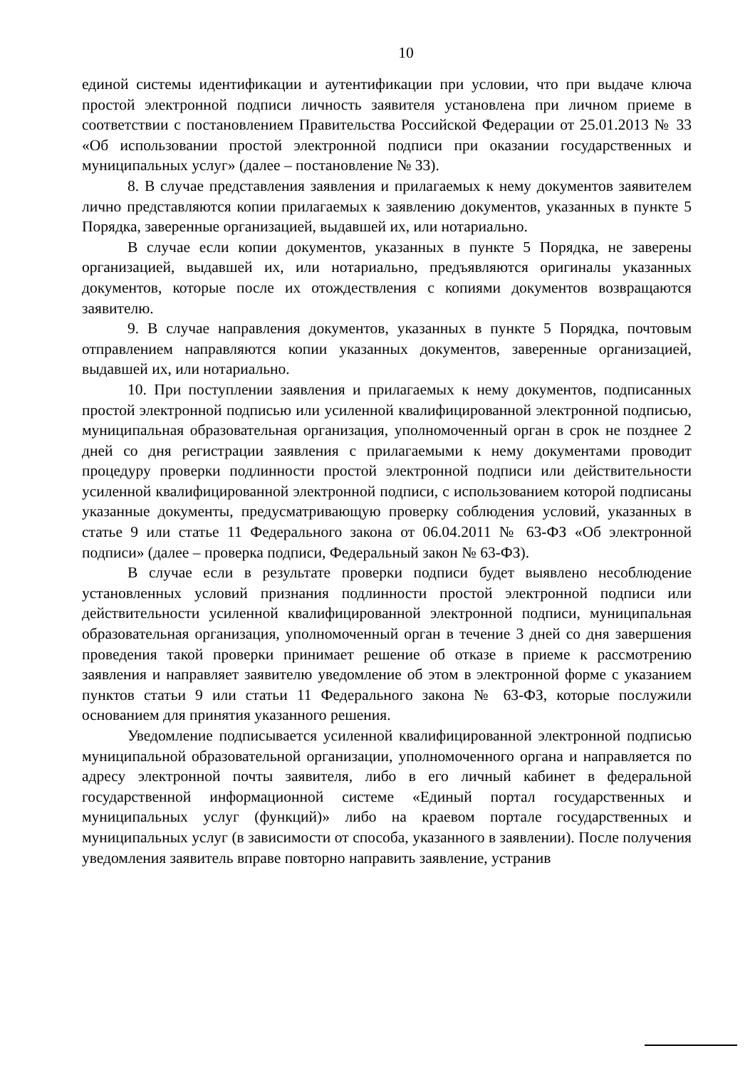10
единой системы идентификации и аутентификации при условии, что при выдаче ключа простой электронной подписи личность заявителя установлена при личном приеме в соответствии с постановлением Правительства Российской Федерации от 25.01.2013 № 33 «Об использовании простой электронной подписи при оказании государственных и муниципальных услуг» (далее – постановление № 33).
8. В случае представления заявления и прилагаемых к нему документов заявителем лично представляются копии прилагаемых к заявлению документов, указанных в пункте 5 Порядка, заверенные организацией, выдавшей их, или нотариально.
В случае если копии документов, указанных в пункте 5 Порядка, не заверены организацией, выдавшей их, или нотариально, предъявляются оригиналы указанных документов, которые после их отождествления с копиями документов возвращаются заявителю.
9. В случае направления документов, указанных в пункте 5 Порядка, почтовым отправлением направляются копии указанных документов, заверенные организацией, выдавшей их, или нотариально.
10. При поступлении заявления и прилагаемых к нему документов, подписанных простой электронной подписью или усиленной квалифицированной электронной подписью, муниципальная образовательная организация, уполномоченный орган в срок не позднее 2 дней со дня регистрации заявления с прилагаемыми к нему документами проводит процедуру проверки подлинности простой электронной подписи или действительности усиленной квалифицированной электронной подписи, с использованием которой подписаны указанные документы, предусматривающую проверку соблюдения условий, указанных в статье 9 или статье 11 Федерального закона от 06.04.2011 № 63-ФЗ «Об электронной подписи» (далее – проверка подписи, Федеральный закон № 63-ФЗ).
В случае если в результате проверки подписи будет выявлено несоблюдение установленных условий признания подлинности простой электронной подписи или действительности усиленной квалифицированной электронной подписи, муниципальная образовательная организация, уполномоченный орган в течение 3 дней со дня завершения проведения такой проверки принимает решение об отказе в приеме к рассмотрению заявления и направляет заявителю уведомление об этом в электронной форме с указанием пунктов статьи 9 или статьи 11 Федерального закона № 63-ФЗ, которые послужили основанием для принятия указанного решения.
Уведомление подписывается усиленной квалифицированной электронной подписью муниципальной образовательной организации, уполномоченного органа и направляется по адресу электронной почты заявителя, либо в его личный кабинет в федеральной государственной информационной системе «Единый портал государственных и муниципальных услуг (функций)» либо на краевом портале государственных и муниципальных услуг (в зависимости от способа, указанного в заявлении). После получения уведомления заявитель вправе повторно направить заявление, устранив